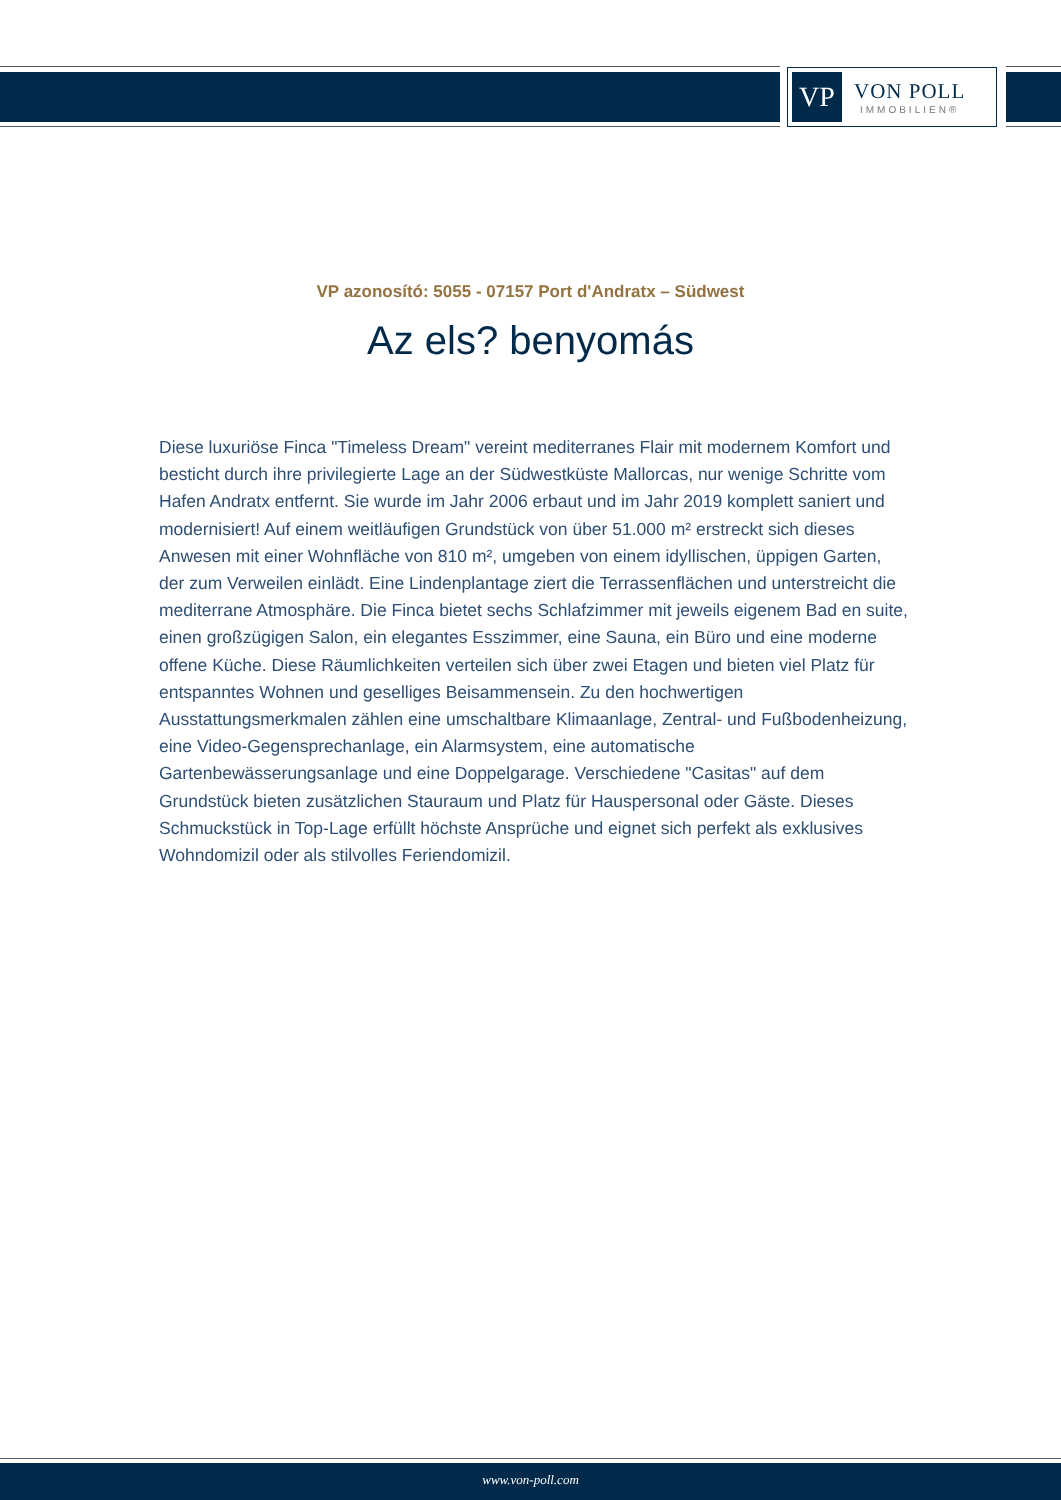VP
VON POLL
IMMOBILIEN®
VP azonosító: 5055 - 07157 Port d'Andratx – Südwest
Az els? benyomás
Diese luxuriöse Finca "Timeless Dream" vereint mediterranes Flair mit modernem Komfort und besticht durch ihre privilegierte Lage an der Südwestküste Mallorcas, nur wenige Schritte vom Hafen Andratx entfernt. Sie wurde im Jahr 2006 erbaut und im Jahr 2019 komplett saniert und modernisiert! Auf einem weitläufigen Grundstück von über 51.000 m² erstreckt sich dieses Anwesen mit einer Wohnfläche von 810 m², umgeben von einem idyllischen, üppigen Garten, der zum Verweilen einlädt. Eine Lindenplantage ziert die Terrassenflächen und unterstreicht die mediterrane Atmosphäre. Die Finca bietet sechs Schlafzimmer mit jeweils eigenem Bad en suite, einen großzügigen Salon, ein elegantes Esszimmer, eine Sauna, ein Büro und eine moderne offene Küche. Diese Räumlichkeiten verteilen sich über zwei Etagen und bieten viel Platz für entspanntes Wohnen und geselliges Beisammensein. Zu den hochwertigen Ausstattungsmerkmalen zählen eine umschaltbare Klimaanlage, Zentral- und Fußbodenheizung, eine Video-Gegensprechanlage, ein Alarmsystem, eine automatische Gartenbewässerungsanlage und eine Doppelgarage. Verschiedene "Casitas" auf dem Grundstück bieten zusätzlichen Stauraum und Platz für Hauspersonal oder Gäste. Dieses Schmuckstück in Top-Lage erfüllt höchste Ansprüche und eignet sich perfekt als exklusives Wohndomizil oder als stilvolles Feriendomizil.
www.von-poll.com